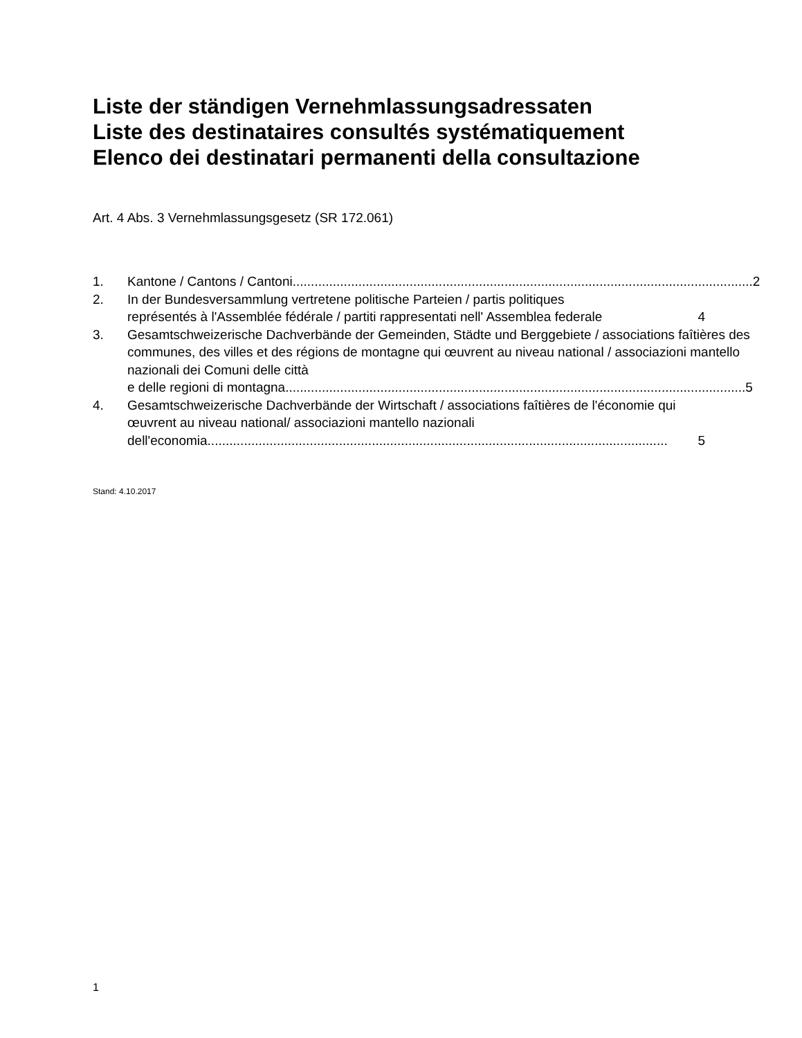Liste der ständigen Vernehmlassungsadressaten
Liste des destinataires consultés systématiquement
Elenco dei destinatari permanenti della consultazione
Art. 4 Abs. 3 Vernehmlassungsgesetz (SR 172.061)
1. Kantone / Cantons / Cantoni.............................................................................................................................. 2
2. In der Bundesversammlung vertretene politische Parteien / partis politiques
représentés à l'Assemblée fédérale / partiti rappresentati nell' Assemblea federale 4
3. Gesamtschweizerische Dachverbände der Gemeinden, Städte und Berggebiete / associations faîtières des communes, des villes et des régions de montagne qui œuvrent au niveau national / associazioni mantello nazionali dei Comuni delle città
e delle regioni di montagna.............................................................................................................................. 5
4. Gesamtschweizerische Dachverbände der Wirtschaft / associations faîtières de l'économie qui œuvrent au niveau national/ associazioni mantello nazionali
dell'economia.............................................................................................................................. 5
Stand: 4.10.2017
1